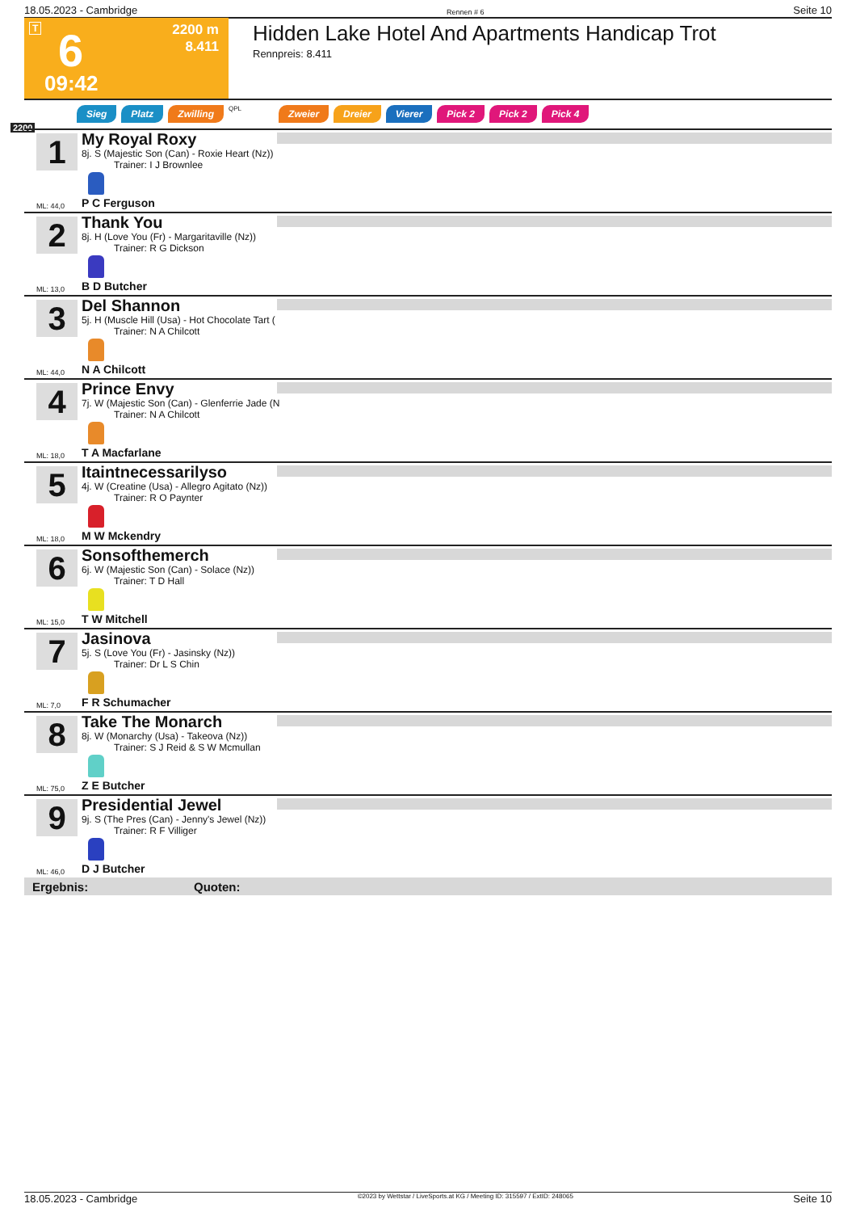18.05.2023 - Cambridge Rennen # 6 Seite 10
T 6
2200 m
8.411
09:42
Hidden Lake Hotel And Apartments Handicap Trot
Rennpreis: 8.411
Sieg Platz Zwilling QPL Zweier Dreier Vierer Pick 2 Pick 2 Pick 4
2200
1
My Royal Roxy
8j. S (Majestic Son (Can) - Roxie Heart (Nz))
Trainer: I J Brownlee
ML: 44,0 P C Ferguson
2
Thank You
8j. H (Love You (Fr) - Margaritaville (Nz))
Trainer: R G Dickson
ML: 13,0 B D Butcher
3
Del Shannon
5j. H (Muscle Hill (Usa) - Hot Chocolate Tart (
Trainer: N A Chilcott
ML: 44,0 N A Chilcott
4
Prince Envy
7j. W (Majestic Son (Can) - Glenferrie Jade (N
Trainer: N A Chilcott
ML: 18,0 T A Macfarlane
5
Itaintnecessarilyso
4j. W (Creatine (Usa) - Allegro Agitato (Nz))
Trainer: R O Paynter
ML: 18,0 M W Mckendry
6
Sonsofthemerch
6j. W (Majestic Son (Can) - Solace (Nz))
Trainer: T D Hall
ML: 15,0 T W Mitchell
7
Jasinova
5j. S (Love You (Fr) - Jasinsky (Nz))
Trainer: Dr L S Chin
ML: 7,0 F R Schumacher
8
Take The Monarch
8j. W (Monarchy (Usa) - Takeova (Nz))
Trainer: S J Reid & S W Mcmullan
ML: 75,0 Z E Butcher
9
Presidential Jewel
9j. S (The Pres (Can) - Jenny's Jewel (Nz))
Trainer: R F Villiger
ML: 46,0 D J Butcher
Ergebnis: Quoten:
18.05.2023 - Cambridge ©2023 by Wettstar / LiveSports.at KG / Meeting ID: 315597 / ExtID: 248065 Seite 10